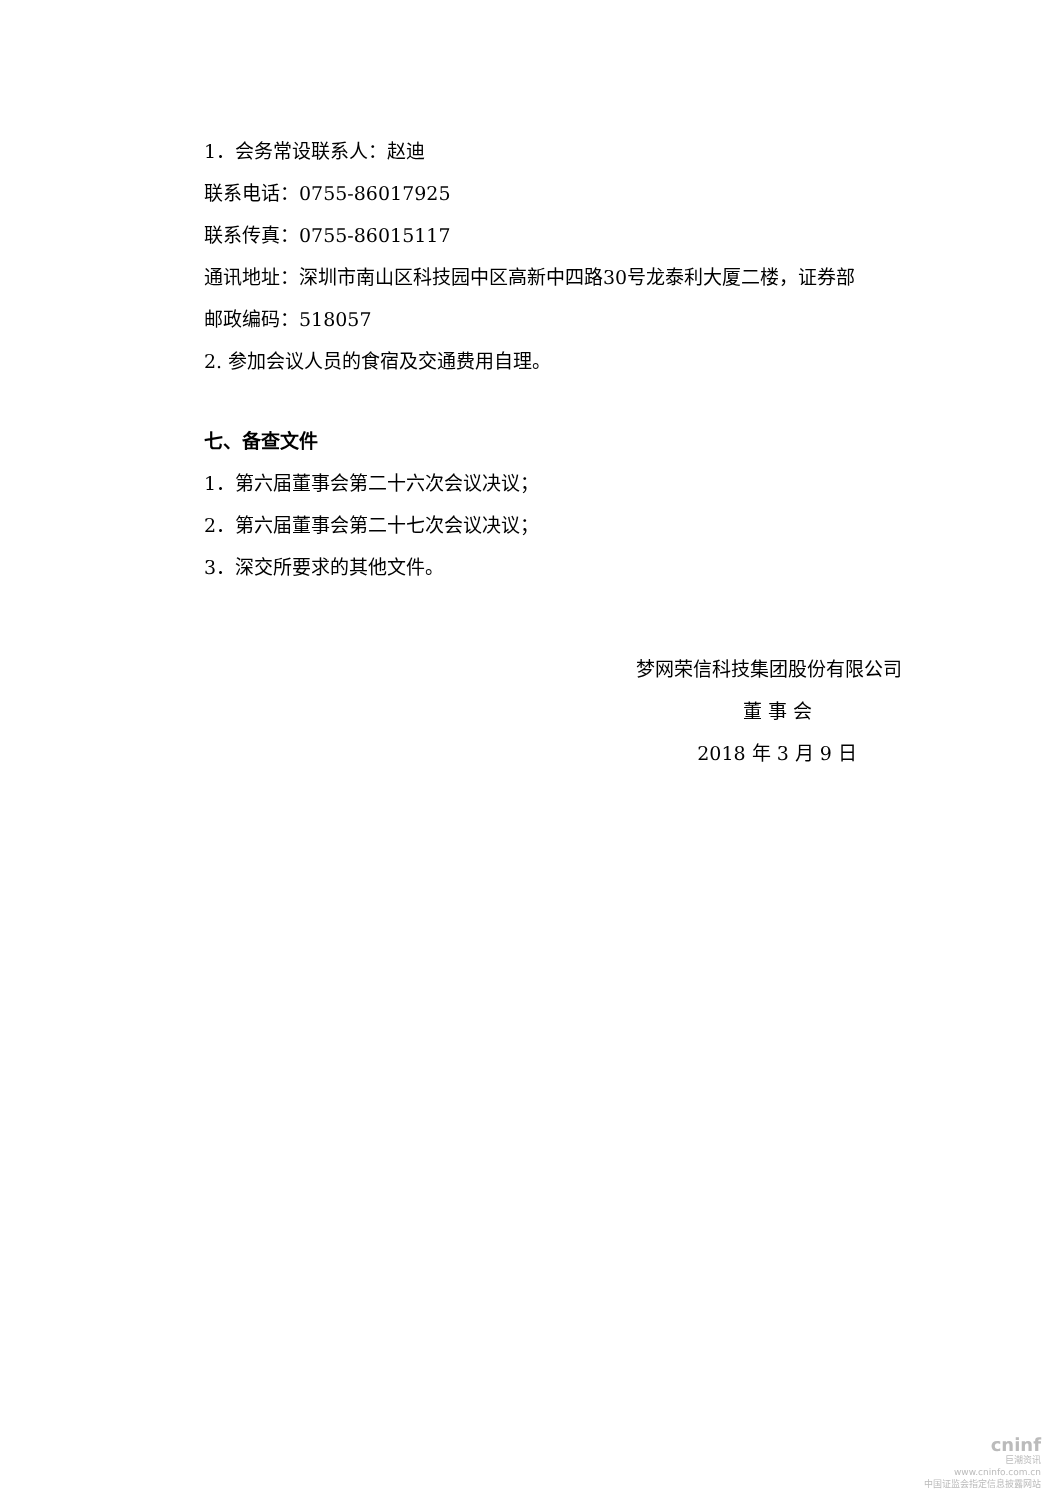1．会务常设联系人：赵迪
联系电话：0755-86017925
联系传真：0755-86015117
通讯地址：深圳市南山区科技园中区高新中四路30号龙泰利大厦二楼，证券部
邮政编码：518057
2. 参加会议人员的食宿及交通费用自理。
七、备查文件
1．第六届董事会第二十六次会议决议；
2．第六届董事会第二十七次会议决议；
3．深交所要求的其他文件。
梦网荣信科技集团股份有限公司
董 事 会
2018 年 3 月 9 日
cninf
巨潮资讯
www.cninfo.com.cn
中国证监会指定信息披露网站